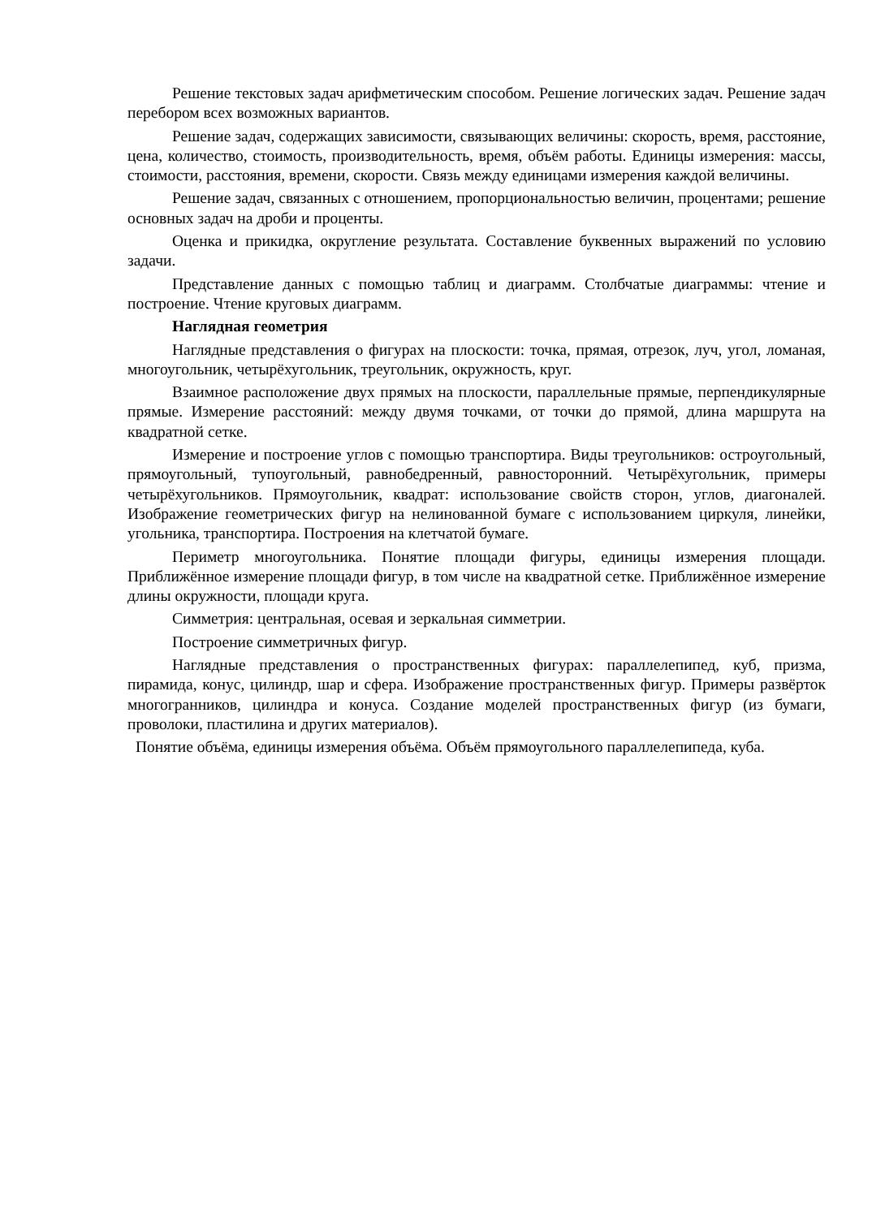Решение текстовых задач арифметическим способом. Решение логических задач. Решение задач перебором всех возможных вариантов.
Решение задач, содержащих зависимости, связывающих величины: скорость, время, расстояние, цена, количество, стоимость, производительность, время, объём работы. Единицы измерения: массы, стоимости, расстояния, времени, скорости. Связь между единицами измерения каждой величины.
Решение задач, связанных с отношением, пропорциональностью величин, процентами; решение основных задач на дроби и проценты.
Оценка и прикидка, округление результата. Составление буквенных выражений по условию задачи.
Представление данных с помощью таблиц и диаграмм. Столбчатые диаграммы: чтение и построение. Чтение круговых диаграмм.
Наглядная геометрия
Наглядные представления о фигурах на плоскости: точка, прямая, отрезок, луч, угол, ломаная, многоугольник, четырёхугольник, треугольник, окружность, круг.
Взаимное расположение двух прямых на плоскости, параллельные прямые, перпендикулярные прямые. Измерение расстояний: между двумя точками, от точки до прямой, длина маршрута на квадратной сетке.
Измерение и построение углов с помощью транспортира. Виды треугольников: остроугольный, прямоугольный, тупоугольный, равнобедренный, равносторонний. Четырёхугольник, примеры четырёхугольников. Прямоугольник, квадрат: использование свойств сторон, углов, диагоналей. Изображение геометрических фигур на нелинованной бумаге с использованием циркуля, линейки, угольника, транспортира. Построения на клетчатой бумаге.
Периметр многоугольника. Понятие площади фигуры, единицы измерения площади. Приближённое измерение площади фигур, в том числе на квадратной сетке. Приближённое измерение длины окружности, площади круга.
Симметрия: центральная, осевая и зеркальная симметрии.
Построение симметричных фигур.
Наглядные представления о пространственных фигурах: параллелепипед, куб, призма, пирамида, конус, цилиндр, шар и сфера. Изображение пространственных фигур. Примеры развёрток многогранников, цилиндра и конуса. Создание моделей пространственных фигур (из бумаги, проволоки, пластилина и других материалов).
Понятие объёма, единицы измерения объёма. Объём прямоугольного параллелепипеда, куба.